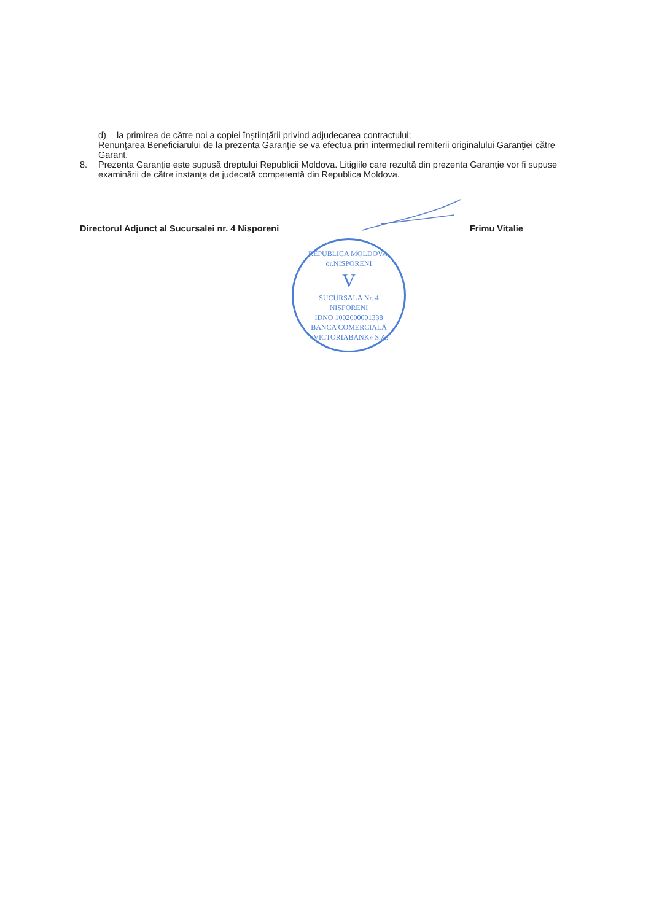d) la primirea de către noi a copiei înştiinţării privind adjudecarea contractului;
Renunţarea Beneficiarului de la prezenta Garanţie se va efectua prin intermediul remiterii originalului Garanţiei către Garant.
8. Prezenta Garanţie este supusă dreptului Republicii Moldova. Litigiile care rezultă din prezenta Garanţie vor fi supuse examinării de către instanţa de judecată competentă din Republica Moldova.
Directorul Adjunct al Sucursalei nr. 4 Nisporeni Frimu Vitalie
REPUBLICA MOLDOVA, or.NISPORENI
V
SUCURSALA Nr. 4
NISPORENI
IDNO 1002600001338
BANCA COMERCIALĂ «VICTORIABANK» S.A.